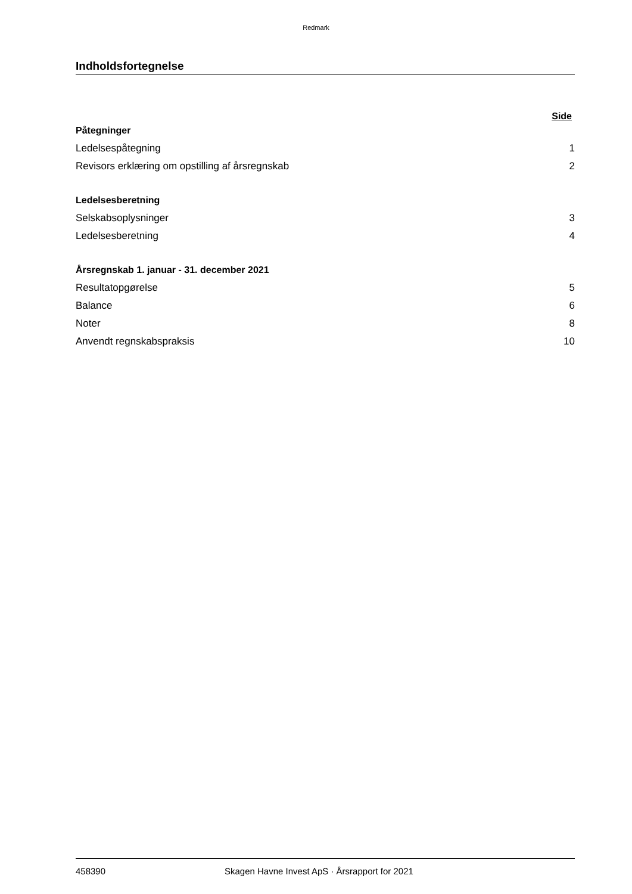Redmark
Indholdsfortegnelse
Side
Påtegninger
Ledelsespåtegning 1
Revisors erklæring om opstilling af årsregnskab 2
Ledelsesberetning
Selskabsoplysninger 3
Ledelsesberetning 4
Årsregnskab 1. januar - 31. december 2021
Resultatopgørelse 5
Balance 6
Noter 8
Anvendt regnskabspraksis 10
458390 Skagen Havne Invest ApS · Årsrapport for 2021